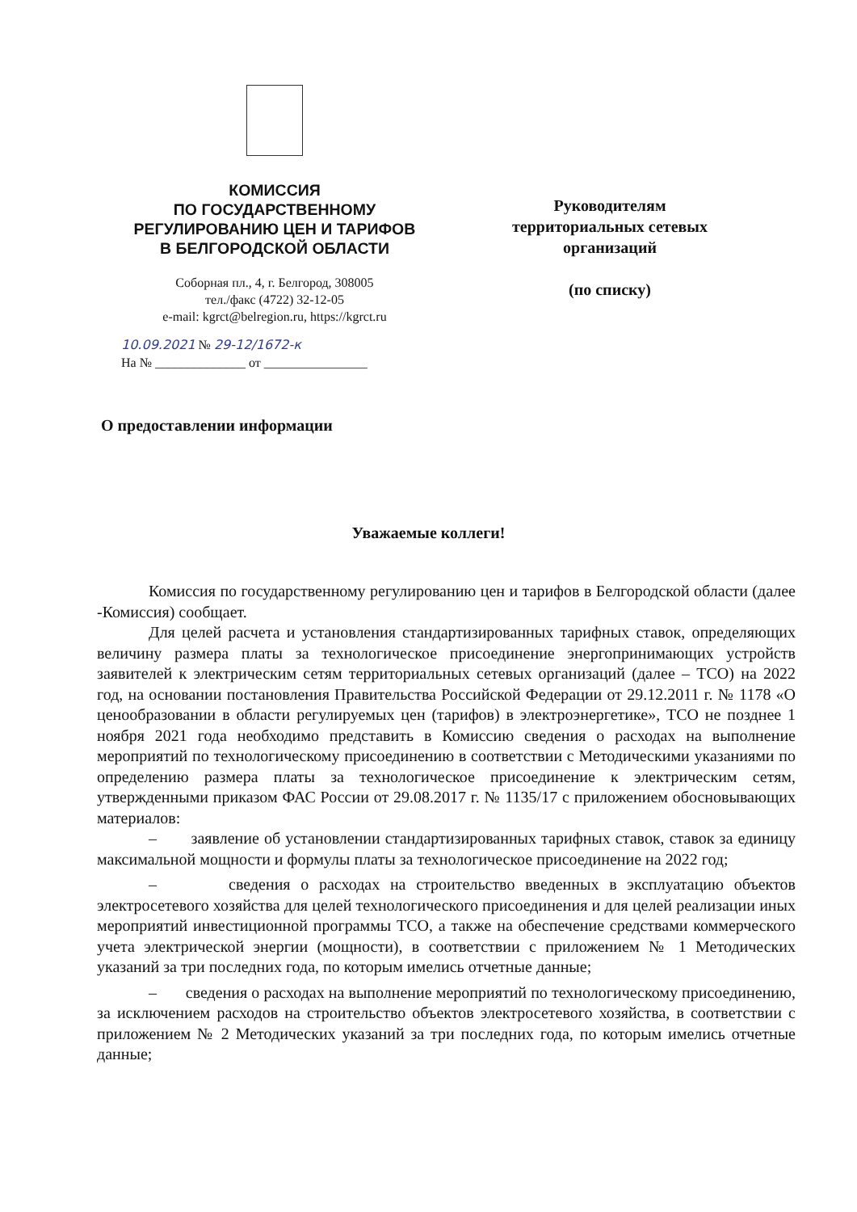КОМИССИЯ
ПО ГОСУДАРСТВЕННОМУ
РЕГУЛИРОВАНИЮ ЦЕН И ТАРИФОВ
В БЕЛГОРОДСКОЙ ОБЛАСТИ
Соборная пл., 4, г. Белгород, 308005
тел./факс (4722) 32-12-05
e-mail: kgrct@belregion.ru, https://kgrct.ru
10.09.2021 № 29-12/1672-к
На № ______________ от ________________
Руководителям территориальных сетевых организаций
(по списку)
О предоставлении информации
Уважаемые коллеги!
Комиссия по государственному регулированию цен и тарифов в Белгородской области (далее -Комиссия) сообщает.
Для целей расчета и установления стандартизированных тарифных ставок, определяющих величину размера платы за технологическое присоединение энергопринимающих устройств заявителей к электрическим сетям территориальных сетевых организаций (далее – ТСО) на 2022 год, на основании постановления Правительства Российской Федерации от 29.12.2011 г. № 1178 «О ценообразовании в области регулируемых цен (тарифов) в электроэнергетике», ТСО не позднее 1 ноября 2021 года необходимо представить в Комиссию сведения о расходах на выполнение мероприятий по технологическому присоединению в соответствии с Методическими указаниями по определению размера платы за технологическое присоединение к электрическим сетям, утвержденными приказом ФАС России от 29.08.2017 г. № 1135/17 с приложением обосновывающих материалов:
– заявление об установлении стандартизированных тарифных ставок, ставок за единицу максимальной мощности и формулы платы за технологическое присоединение на 2022 год;
– сведения о расходах на строительство введенных в эксплуатацию объектов электросетевого хозяйства для целей технологического присоединения и для целей реализации иных мероприятий инвестиционной программы ТСО, а также на обеспечение средствами коммерческого учета электрической энергии (мощности), в соответствии с приложением № 1 Методических указаний за три последних года, по которым имелись отчетные данные;
– сведения о расходах на выполнение мероприятий по технологическому присоединению, за исключением расходов на строительство объектов электросетевого хозяйства, в соответствии с приложением № 2 Методических указаний за три последних года, по которым имелись отчетные данные;